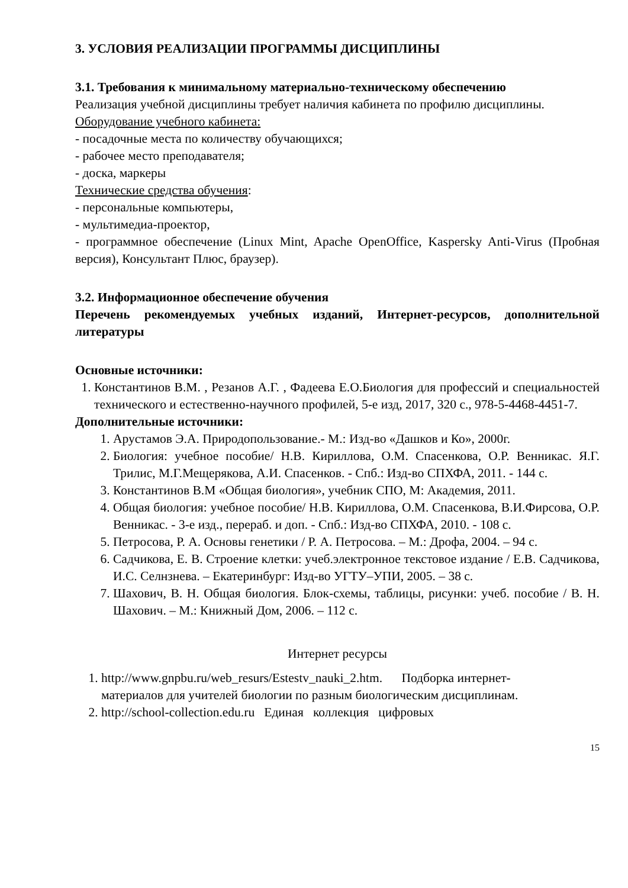3. УСЛОВИЯ РЕАЛИЗАЦИИ ПРОГРАММЫ ДИСЦИПЛИНЫ
3.1. Требования к минимальному материально-техническому обеспечению
Реализация учебной дисциплины требует наличия кабинета по профилю дисциплины.
Оборудование учебного кабинета:
- посадочные места по количеству обучающихся;
- рабочее место преподавателя;
- доска, маркеры
Технические средства обучения:
- персональные компьютеры,
- мультимедиа-проектор,
- программное обеспечение (Linux Mint, Apache OpenOffice, Kaspersky Anti-Virus (Пробная версия), Консультант Плюс, браузер).
3.2. Информационное обеспечение обучения
Перечень рекомендуемых учебных изданий, Интернет-ресурсов, дополнительной литературы
Основные источники:
1. Константинов В.М. , Резанов А.Г. , Фадеева Е.О.Биология для профессий и специальностей технического и естественно-научного профилей, 5-е изд, 2017, 320 с., 978-5-4468-4451-7.
Дополнительные источники:
1. Арустамов Э.А. Природопользование.- М.: Изд-во «Дашков и Ко», 2000г.
2. Биология: учебное пособие/ Н.В. Кириллова, О.М. Спасенкова, О.Р. Венникас. Я.Г. Трилис, М.Г.Мещерякова, А.И. Спасенков. - Спб.: Изд-во СПХФА, 2011. - 144 с.
3. Константинов В.М «Общая биология», учебник СПО, М: Академия, 2011.
4. Общая биология: учебное пособие/ Н.В. Кириллова, О.М. Спасенкова, В.И.Фирсова, О.Р. Венникас. - 3-е изд., перераб. и доп. - Спб.: Изд-во СПХФА, 2010. - 108 с.
5. Петросова, Р. А. Основы генетики / Р. А. Петросова. – М.: Дрофа, 2004. – 94 с.
6. Садчикова, Е. В. Строение клетки: учеб.электронное текстовое издание / Е.В. Садчикова, И.С. Селнзнева. – Екатеринбург: Изд-во УГТУ–УПИ, 2005. – 38 с.
7. Шахович, В. Н. Общая биология. Блок-схемы, таблицы, рисунки: учеб. пособие / В. Н. Шахович. – М.: Книжный Дом, 2006. – 112 с.
Интернет ресурсы
1. http://www.gnpbu.ru/web_resurs/Estestv_nauki_2.htm. Подборка интернет-материалов для учителей биологии по разным биологическим дисциплинам.
2. http://school-collection.edu.ru Единая коллекция цифровых
15